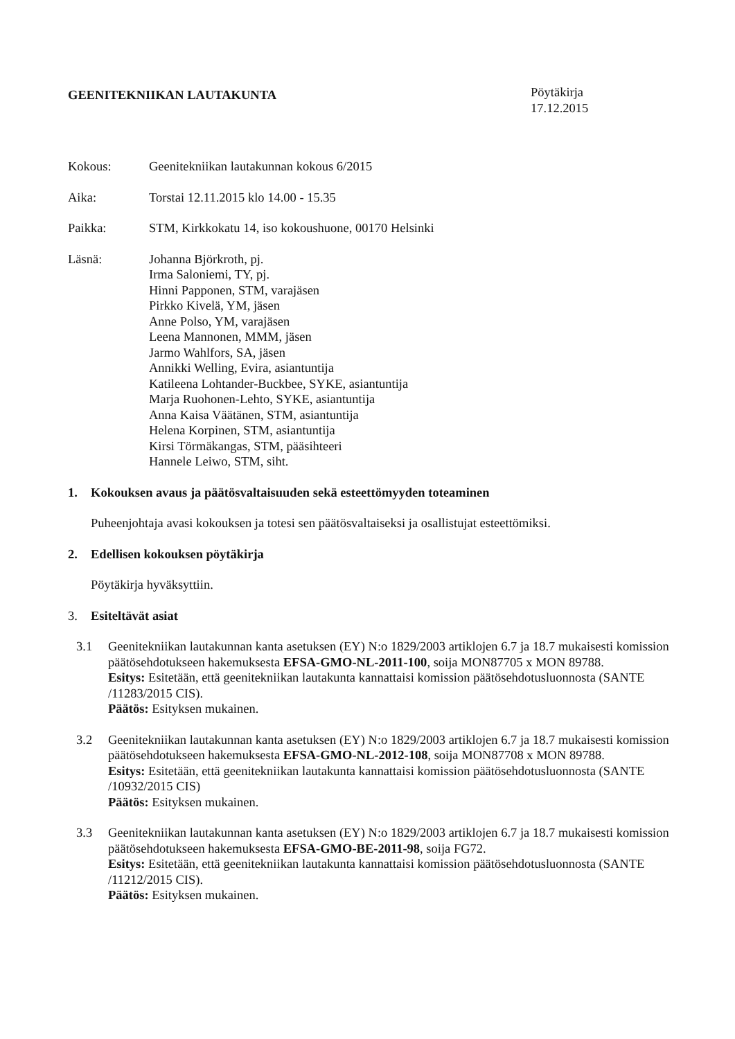GEENITEKNIIKAN LAUTAKUNTA
Pöytäkirja
17.12.2015
Kokous: Geenitekniikan lautakunnan kokous 6/2015
Aika: Torstai 12.11.2015 klo 14.00 - 15.35
Paikka: STM, Kirkkokatu 14, iso kokoushuone, 00170 Helsinki
Läsnä: Johanna Björkroth, pj.
Irma Saloniemi, TY, pj.
Hinni Papponen, STM, varajäsen
Pirkko Kivelä, YM, jäsen
Anne Polso, YM, varajäsen
Leena Mannonen, MMM, jäsen
Jarmo Wahlfors, SA, jäsen
Annikki Welling, Evira, asiantuntija
Katileena Lohtander-Buckbee, SYKE, asiantuntija
Marja Ruohonen-Lehto, SYKE, asiantuntija
Anna Kaisa Väätänen, STM, asiantuntija
Helena Korpinen, STM, asiantuntija
Kirsi Törmäkangas, STM, pääsihteeri
Hannele Leiwo, STM, siht.
1. Kokouksen avaus ja päätösvaltaisuuden sekä esteettömyyden toteaminen
Puheenjohtaja avasi kokouksen ja totesi sen päätösvaltaiseksi ja osallistujat esteettömiksi.
2. Edellisen kokouksen pöytäkirja
Pöytäkirja hyväksyttiin.
3. Esiteltävät asiat
3.1 Geenitekniikan lautakunnan kanta asetuksen (EY) N:o 1829/2003 artiklojen 6.7 ja 18.7 mukaisesti komission päätösehdotukseen hakemuksesta EFSA-GMO-NL-2011-100, soija MON87705 x MON 89788.
Esitys: Esitetään, että geenitekniikan lautakunta kannattaisi komission päätösehdotusluonnosta (SANTE /11283/2015 CIS).
Päätös: Esityksen mukainen.
3.2 Geenitekniikan lautakunnan kanta asetuksen (EY) N:o 1829/2003 artiklojen 6.7 ja 18.7 mukaisesti komission päätösehdotukseen hakemuksesta EFSA-GMO-NL-2012-108, soija MON87708 x MON 89788.
Esitys: Esitetään, että geenitekniikan lautakunta kannattaisi komission päätösehdotusluonnosta (SANTE /10932/2015 CIS)
Päätös: Esityksen mukainen.
3.3 Geenitekniikan lautakunnan kanta asetuksen (EY) N:o 1829/2003 artiklojen 6.7 ja 18.7 mukaisesti komission päätösehdotukseen hakemuksesta EFSA-GMO-BE-2011-98, soija FG72.
Esitys: Esitetään, että geenitekniikan lautakunta kannattaisi komission päätösehdotusluonnosta (SANTE /11212/2015 CIS).
Päätös: Esityksen mukainen.